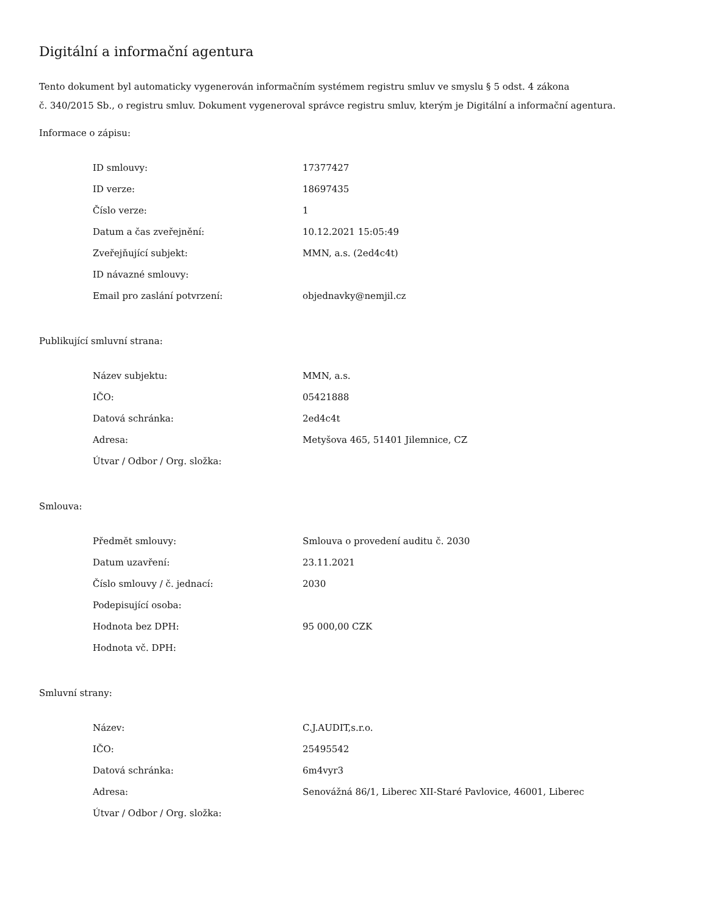Digitální a informační agentura
Tento dokument byl automaticky vygenerován informačním systémem registru smluv ve smyslu § 5 odst. 4 zákona
č. 340/2015 Sb., o registru smluv. Dokument vygeneroval správce registru smluv, kterým je Digitální a informační agentura.
Informace o zápisu:
| ID smlouvy: | 17377427 |
| ID verze: | 18697435 |
| Číslo verze: | 1 |
| Datum a čas zveřejnění: | 10.12.2021 15:05:49 |
| Zveřejňující subjekt: | MMN, a.s. (2ed4c4t) |
| ID návazné smlouvy: | |
| Email pro zaslání potvrzení: | objednavky@nemjil.cz |
Publikující smluvní strana:
| Název subjektu: | MMN, a.s. |
| IČO: | 05421888 |
| Datová schránka: | 2ed4c4t |
| Adresa: | Metyšova 465, 51401 Jilemnice, CZ |
| Útvar / Odbor / Org. složka: | |
Smlouva:
| Předmět smlouvy: | Smlouva o provedení auditu č. 2030 |
| Datum uzavření: | 23.11.2021 |
| Číslo smlouvy / č. jednací: | 2030 |
| Podepisující osoba: | |
| Hodnota bez DPH: | 95 000,00 CZK |
| Hodnota vč. DPH: | |
Smluvní strany:
| Název: | C.J.AUDIT,s.r.o. |
| IČO: | 25495542 |
| Datová schránka: | 6m4vyr3 |
| Adresa: | Senovážná 86/1, Liberec XII-Staré Pavlovice, 46001, Liberec |
| Útvar / Odbor / Org. složka: | |